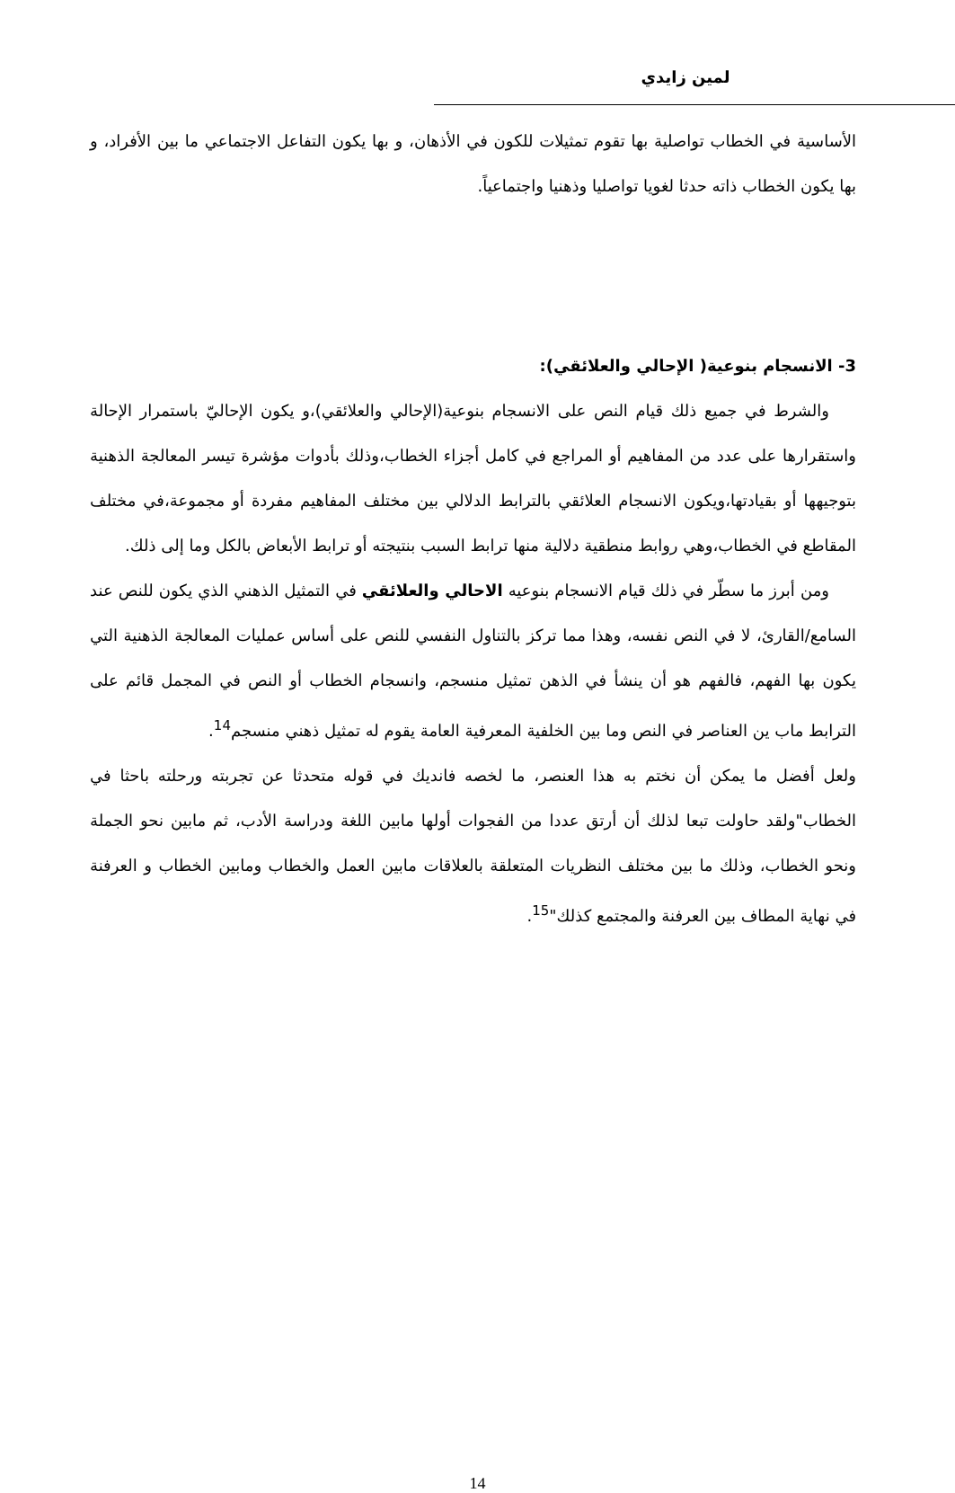لمين زايدي
الأساسية في الخطاب تواصلية بها تقوم تمثيلات للكون في الأذهان، و بها يكون التفاعل الاجتماعي ما بين الأفراد، و بها يكون الخطاب ذاته حدثا لغويا تواصليا وذهنيا واجتماعياً.
3- الانسجام بنوعية( الإحالي والعلائقي):
والشرط في جميع ذلك قيام النص على الانسجام بنوعية(الإحالي والعلائقي)،و يكون الإحاليّ باستمرار الإحالة واستقرارها على عدد من المفاهيم أو المراجع في كامل أجزاء الخطاب،وذلك بأدوات مؤشرة تيسر المعالجة الذهنية بتوجيهها أو بقيادتها،ويكون الانسجام العلائقي بالترابط الدلالي بين مختلف المفاهيم مفردة أو مجموعة،في مختلف المقاطع في الخطاب،وهي روابط منطقية دلالية منها ترابط السبب بنتيجته أو ترابط الأبعاض بالكل وما إلى ذلك.
ومن أبرز ما سطّر في ذلك قيام الانسجام بنوعيه الاحالي والعلائقي في التمثيل الذهني الذي يكون للنص عند السامع/القارئ، لا في النص نفسه، وهذا مما تركز بالتناول النفسي للنص على أساس عمليات المعالجة الذهنية التي يكون بها الفهم، فالفهم هو أن ينشأ في الذهن تمثيل منسجم، وانسجام الخطاب أو النص في المجمل قائم على الترابط ماب ين العناصر في النص وما بين الخلفية المعرفية العامة يقوم له تمثيل ذهني منسجم<sup>14</sup>.
ولعل أفضل ما يمكن أن نختم به هذا العنصر، ما لخصه فانديك في قوله متحدثا عن تجربته ورحلته باحثا في الخطاب"ولقد حاولت تبعا لذلك أن أرتق عددا من الفجوات أولها مابين اللغة ودراسة الأدب، ثم مابين نحو الجملة ونحو الخطاب، وذلك ما بين مختلف النظريات المتعلقة بالعلاقات مابين العمل والخطاب ومابين الخطاب و العرفنة في نهاية المطاف بين العرفنة والمجتمع كذلك"<sup>15</sup>.
14